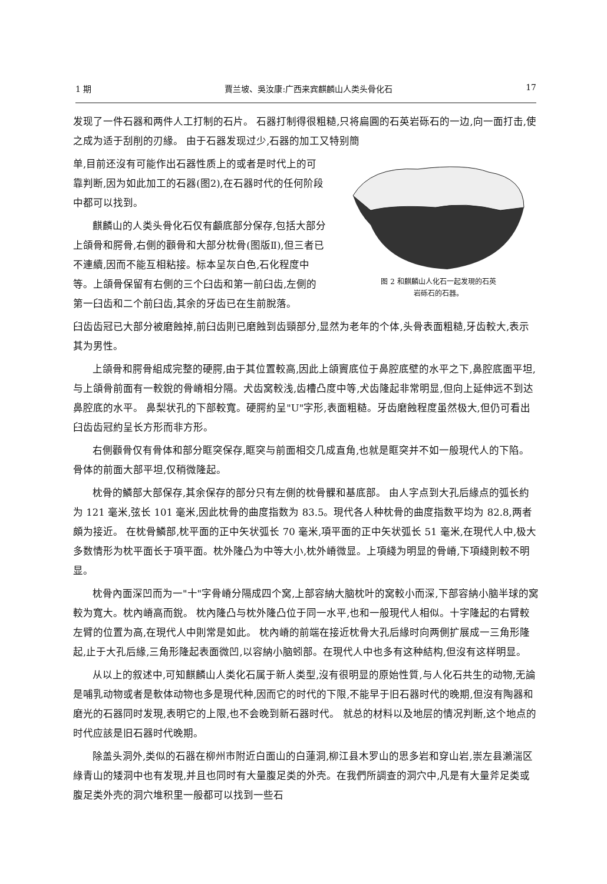1 期 賈兰坡、吳汝康:广西来宾麒麟山人类头骨化石 17
发现了一件石器和两件人工打制的石片。 石器打制得很粗糙,只将扁圓的石英岩砾石的一边,向一面打击,使之成为适于刮削的刃緣。 由于石器发现过少,石器的加工又特别簡
单,目前还沒有可能作出石器性质上的或者是时代上的可靠判断,因为如此加工的石器(图2),在石器时代的任何阶段中都可以找到。
麒麟山的人类头骨化石仅有顱底部分保存,包括大部分上頜骨和腭骨,右側的顴骨和大部分枕骨(图版Ⅱ),但三者已不連續,因而不能互相粘接。标本呈灰白色,石化程度中等。上頜骨保留有右側的三个臼齿和第一前臼齿,左側的第一臼齿和二个前臼齿,其余的牙齿已在生前脫落。
图 2 和麒麟山人化石一起发現的石英
岩砾石的石器。
臼齿齿冠已大部分被磨蝕掉,前臼齿則已磨蝕到齿頸部分,显然为老年的个体,头骨表面粗糙,牙齿較大,表示其为男性。
上頜骨和腭骨組成完整的硬腭,由于其位置較高,因此上頜竇底位于鼻腔底壁的水平之下,鼻腔底面平坦,与上頜骨前面有一較銳的骨嵴相分隔。犬齿窝較浅,齿槽凸度中等,犬齿隆起非常明显,但向上延伸远不到达鼻腔底的水平。 鼻梨状孔的下部較寬。硬腭約呈"U"字形,表面粗糙。牙齿磨蝕程度虽然极大,但仍可看出臼齿齿冠約呈长方形而非方形。
右側顴骨仅有骨体和部分眶突保存,眶突与前面相交几成直角,也就是眶突并不如一般現代人的下陷。骨体的前面大部平坦,仅稍微隆起。
枕骨的鱗部大部保存,其余保存的部分只有左側的枕骨髁和基底部。 由人字点到大孔后緣点的弧长約为 121 毫米,弦长 101 毫米,因此枕骨的曲度指数为 83.5。現代各人种枕骨的曲度指数平均为 82.8,两者頗为接近。 在枕骨鱗部,枕平面的正中矢状弧长 70 毫米,項平面的正中矢状弧长 51 毫米,在現代人中,极大多数情形为枕平面长于項平面。枕外隆凸为中等大小,枕外嵴微显。上項綫为明显的骨嵴,下項綫則較不明显。
枕骨內面深凹而为一"十"字骨嵴分隔成四个窝,上部容納大脑枕叶的窝較小而深,下部容納小脑半球的窝較为寬大。枕內嵴高而銳。 枕內隆凸与枕外隆凸位于同一水平,也和一般現代人相似。十字隆起的右臂較左臂的位置为高,在現代人中則常是如此。 枕內嵴的前端在接近枕骨大孔后緣时向两側扩展成一三角形隆起,止于大孔后緣,三角形隆起表面微凹,以容納小脑蚓部。在現代人中也多有这种結构,但沒有这样明显。
从以上的叙述中,可知麒麟山人类化石属于新人类型,沒有很明显的原始性質,与人化石共生的动物,无論是哺乳动物或者是軟体动物也多是現代种,因而它的时代的下限,不能早于旧石器时代的晚期,但沒有陶器和磨光的石器同时发現,表明它的上限,也不会晚到新石器时代。 就总的材料以及地层的情况判断,这个地点的时代应該是旧石器时代晚期。
除盖头洞外,类似的石器在柳州市附近白面山的白蓮洞,柳江县木罗山的思多岩和穿山岩,崇左县瀨湍区綠青山的矮洞中也有发現,并且也同时有大量腹足类的外壳。在我們所調查的洞穴中,凡是有大量斧足类或腹足类外壳的洞穴堆积里一般都可以找到一些石